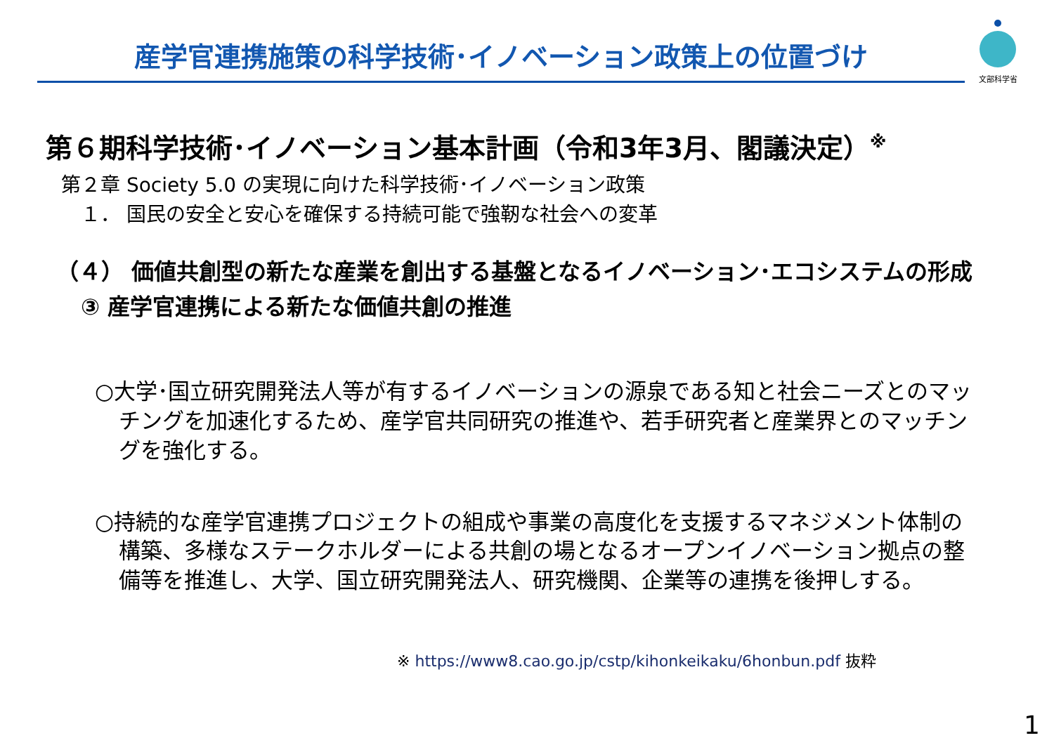産学官連携施策の科学技術･イノベーション政策上の位置づけ
文部科学省
第６期科学技術･イノベーション基本計画（令和3年3月、閣議決定）<sup>※</sup>
第２章 Society 5.0 の実現に向けた科学技術･イノベーション政策
１． 国民の安全と安心を確保する持続可能で強靭な社会への変革
（４） 価値共創型の新たな産業を創出する基盤となるイノベーション･エコシステムの形成
③ 産学官連携による新たな価値共創の推進
○大学･国立研究開発法人等が有するイノベーションの源泉である知と社会ニーズとのマッチングを加速化するため、産学官共同研究の推進や、若手研究者と産業界とのマッチングを強化する。
○持続的な産学官連携プロジェクトの組成や事業の高度化を支援するマネジメント体制の構築、多様なステークホルダーによる共創の場となるオープンイノベーション拠点の整備等を推進し、大学、国立研究開発法人、研究機関、企業等の連携を後押しする。
※ https://www8.cao.go.jp/cstp/kihonkeikaku/6honbun.pdf 抜粋
1